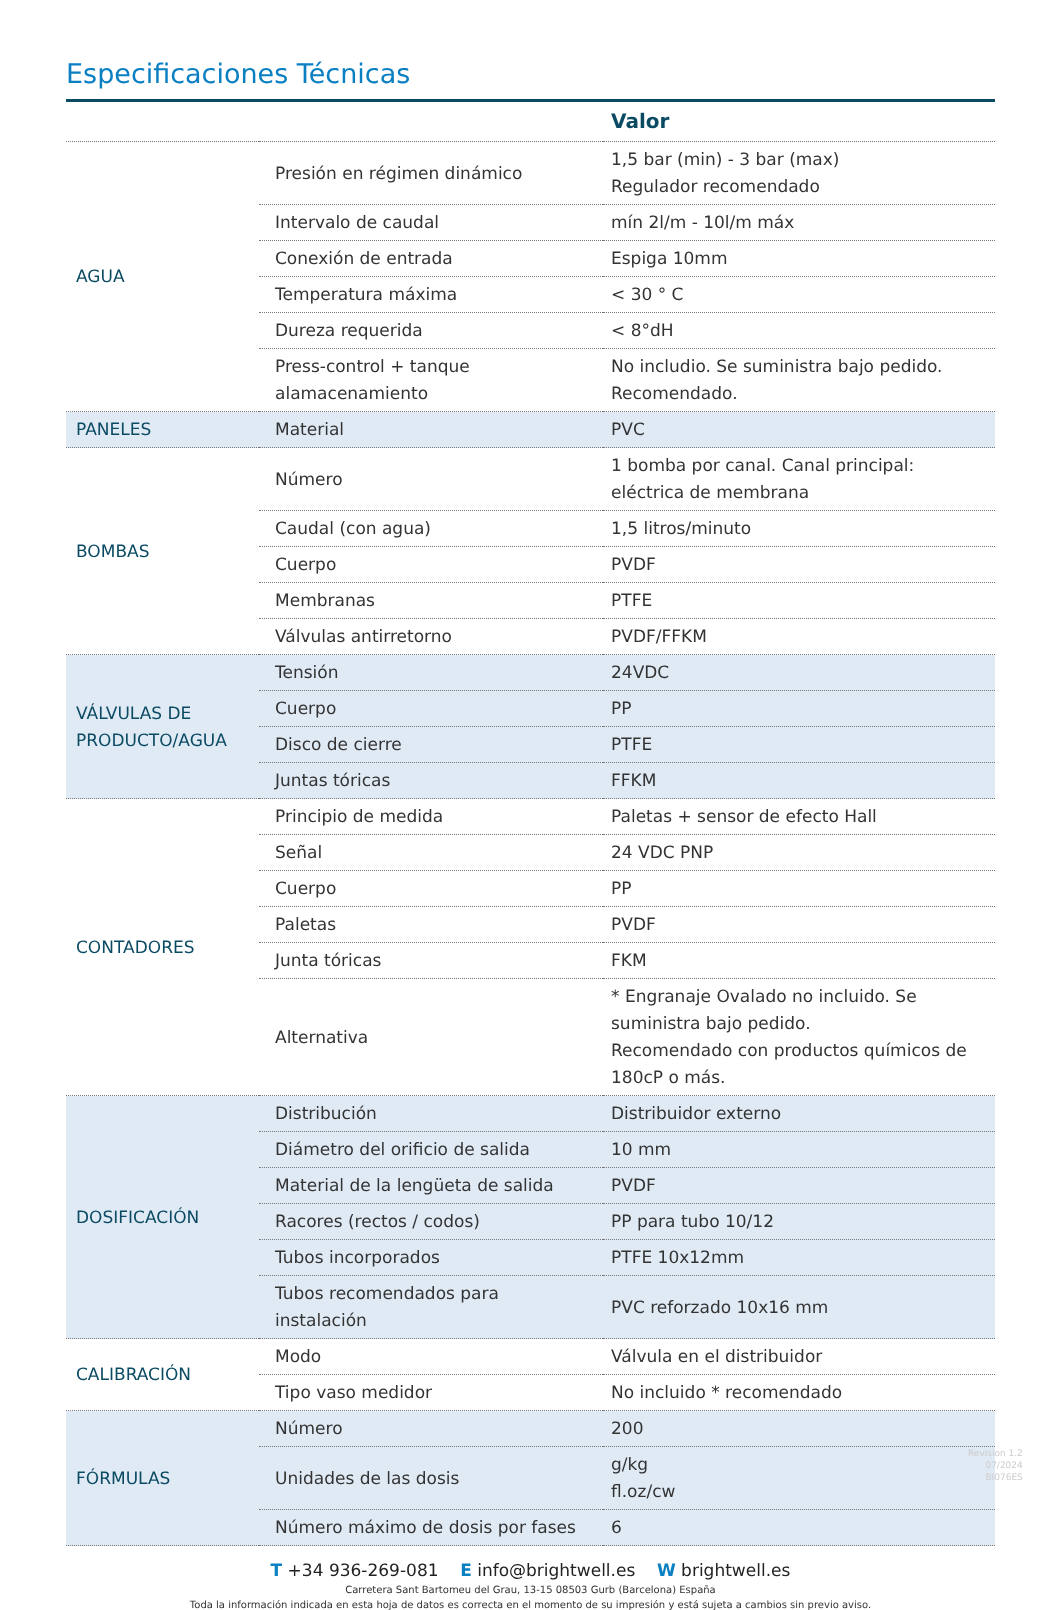Especificaciones Técnicas
| | | Valor |
| --- | --- | --- |
| AGUA | Presión en régimen dinámico | 1,5 bar (min) - 3 bar (max) Regulador recomendado |
| | Intervalo de caudal | mín 2l/m - 10l/m máx |
| | Conexión de entrada | Espiga 10mm |
| | Temperatura máxima | < 30 ° C |
| | Dureza requerida | < 8°dH |
| | Press-control + tanque alamacenamiento | No includio. Se suministra bajo pedido. Recomendado. |
| PANELES | Material | PVC |
| BOMBAS | Número | 1 bomba por canal. Canal principal: eléctrica de membrana |
| | Caudal (con agua) | 1,5 litros/minuto |
| | Cuerpo | PVDF |
| | Membranas | PTFE |
| | Válvulas antirretorno | PVDF/FFKM |
| VÁLVULAS DE PRODUCTO/AGUA | Tensión | 24VDC |
| | Cuerpo | PP |
| | Disco de cierre | PTFE |
| | Juntas tóricas | FFKM |
| CONTADORES | Principio de medida | Paletas + sensor de efecto Hall |
| | Señal | 24 VDC PNP |
| | Cuerpo | PP |
| | Paletas | PVDF |
| | Junta tóricas | FKM |
| | Alternativa | * Engranaje Ovalado no incluido. Se suministra bajo pedido. Recomendado con productos químicos de 180cP o más. |
| DOSIFICACIÓN | Distribución | Distribuidor externo |
| | Diámetro del orificio de salida | 10 mm |
| | Material de la lengüeta de salida | PVDF |
| | Racores (rectos / codos) | PP para tubo 10/12 |
| | Tubos incorporados | PTFE 10x12mm |
| | Tubos recomendados para instalación | PVC reforzado 10x16 mm |
| CALIBRACIÓN | Modo | Válvula en el distribuidor |
| | Tipo vaso medidor | No incluido * recomendado |
| FÓRMULAS | Número | 200 |
| | Unidades de las dosis | g/kg fl.oz/cw |
| | Número máximo de dosis por fases | 6 |
T +34 936-269-081 E info@brightwell.es W brightwell.es
Carretera Sant Bartomeu del Grau, 13-15 08503 Gurb (Barcelona) España
Toda la información indicada en esta hoja de datos es correcta en el momento de su impresión y está sujeta a cambios sin previo aviso.
Revision 1.2
07/2024
BI076ES